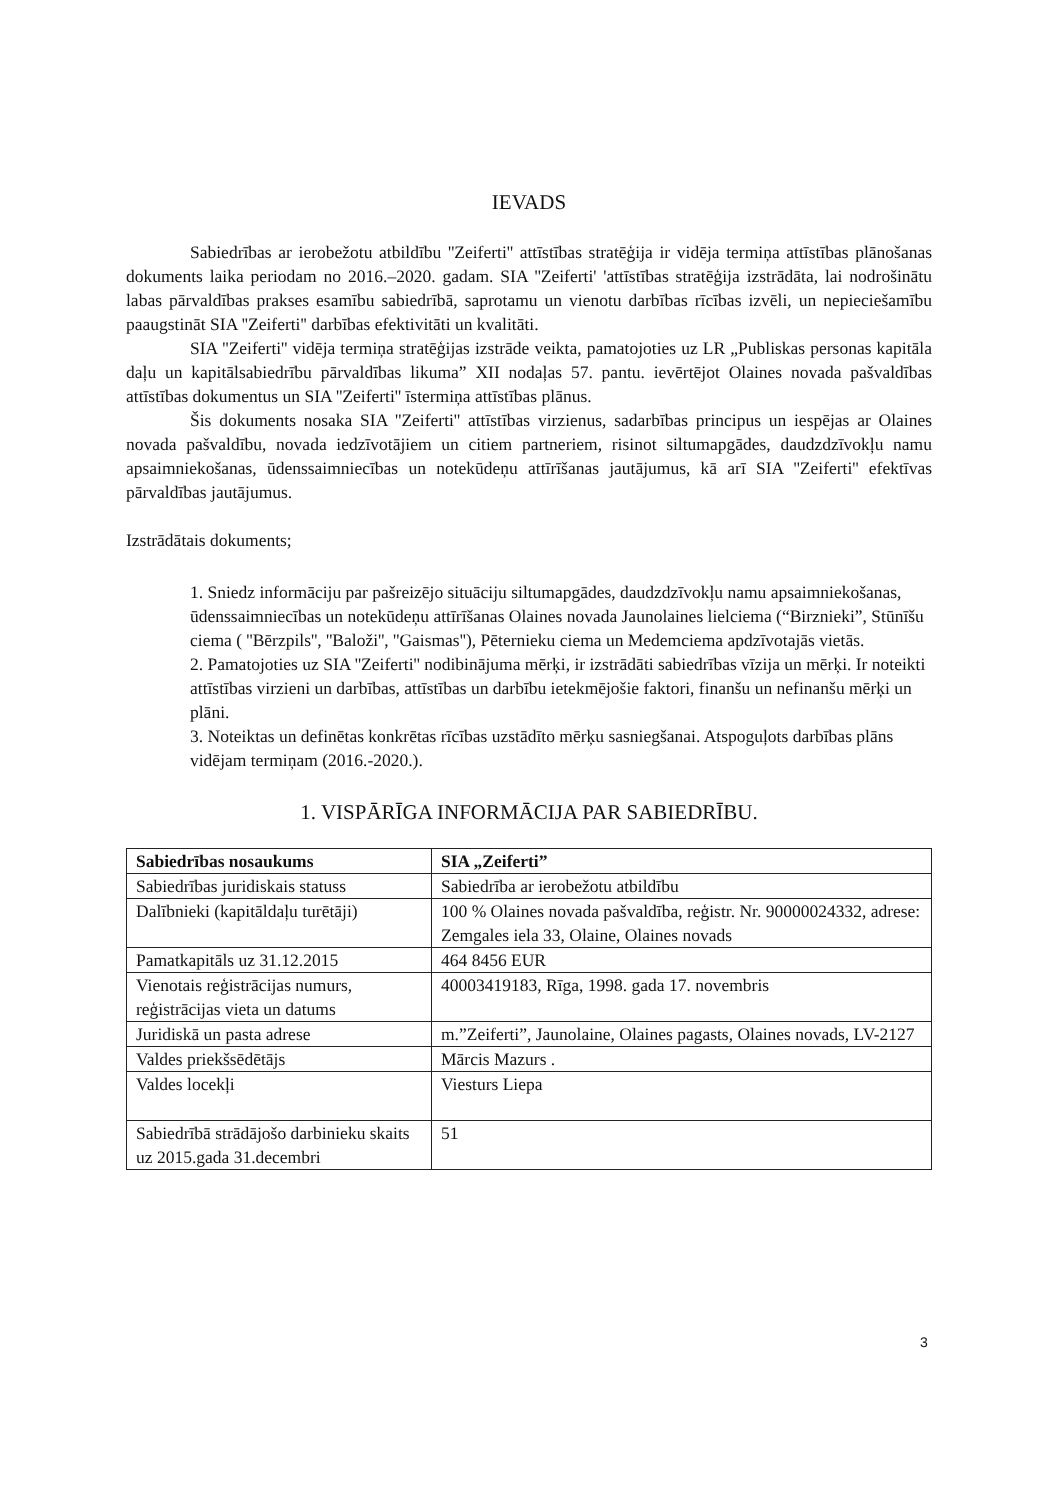IEVADS
Sabiedrības ar ierobežotu atbildību ''Zeiferti'' attīstības stratēģija ir vidēja termiņa attīstības plānošanas dokuments laika periodam no 2016.–2020. gadam. SIA ''Zeiferti' 'attīstības stratēģija izstrādāta, lai nodrošinātu labas pārvaldības prakses esamību sabiedrībā, saprotamu un vienotu darbības rīcības izvēli, un nepieciešamību paaugstināt SIA ''Zeiferti'' darbības efektivitāti un kvalitāti.
SIA ''Zeiferti'' vidēja termiņa stratēģijas izstrāde veikta, pamatojoties uz LR „Publiskas personas kapitāla daļu un kapitālsabiedrību pārvaldības likuma” XII nodaļas 57. pantu. ievērtējot Olaines novada pašvaldības attīstības dokumentus un SIA ''Zeiferti'' īstermiņa attīstības plānus.
Šis dokuments nosaka SIA ''Zeiferti'' attīstības virzienus, sadarbības principus un iespējas ar Olaines novada pašvaldību, novada iedzīvotājiem un citiem partneriem, risinot siltumapgādes, daudzdzīvokļu namu apsaimniekošanas, ūdenssaimniecības un notekūdeņu attīrīšanas jautājumus, kā arī SIA ''Zeiferti'' efektīvas pārvaldības jautājumus.
Izstrādātais dokuments;
1. Sniedz informāciju par pašreizējo situāciju siltumapgādes, daudzdzīvokļu namu apsaimniekošanas, ūdenssaimniecības un notekūdeņu attīrīšanas Olaines novada Jaunolaines lielciema (“Birznieki”, Stūnīšu ciema ( ''Bērzpils'', ''Baloži'', ''Gaismas''), Pēternieku ciema un Medemciema apdzīvotajās vietās.
2. Pamatojoties uz SIA ''Zeiferti'' nodibinājuma mērķi, ir izstrādāti sabiedrības vīzija un mērķi. Ir noteikti attīstības virzieni un darbības, attīstības un darbību ietekmējošie faktori, finanšu un nefinanšu mērķi un plāni.
3. Noteiktas un definētas konkrētas rīcības uzstādīto mērķu sasniegšanai. Atspoguļots darbības plāns vidējam termiņam (2016.-2020.).
1. VISPĀRĪGA INFORMĀCIJA PAR SABIEDRĪBU.
| Sabiedrības nosaukums | SIA „Zeiferti” |
| Sabiedrības juridiskais statuss | Sabiedrība ar ierobežotu atbildību |
| Dalībnieki (kapitāldaļu turētāji) | 100 % Olaines novada pašvaldība, reģistr. Nr. 90000024332, adrese: Zemgales iela 33, Olaine, Olaines novads |
| Pamatkapitāls uz 31.12.2015 | 464 8456 EUR |
| Vienotais reģistrācijas numurs, reģistrācijas vieta un datums | 40003419183, Rīga, 1998. gada 17. novembris |
| Juridiskā un pasta adrese | m.”Zeiferti”, Jaunolaine, Olaines pagasts, Olaines novads, LV-2127 |
| Valdes priekšsēdētājs | Mārcis Mazurs . |
| Valdes locekļi | Viesturs Liepa |
| Sabiedrībā strādājošo darbinieku skaits uz 2015.gada 31.decembri | 51 |
3